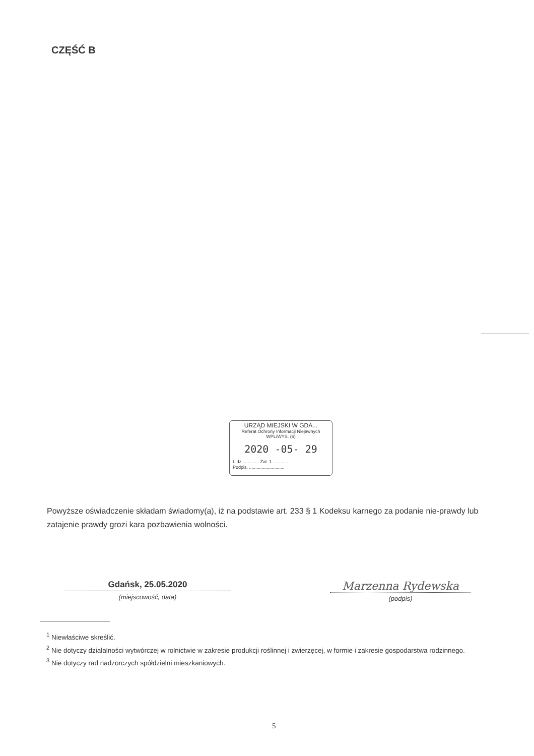CZĘŚĆ B
URZĄD MIEJSKI W GDA...
Referat Ochrony Informacji Niejawnych
WPL/WYS. (6)
2020 -05- 29
L.dz. ............ Zał. 1 ............
Podpis. ............................
Powyższe oświadczenie składam świadomy(a), iż na podstawie art. 233 § 1 Kodeksu karnego za podanie nie-prawdy lub zatajenie prawdy grozi kara pozbawienia wolności.
Gdańsk, 25.05.2020
(miejscowość, data)
Marzenna Rydewska
(podpis)
<sup>1</sup> Niewłaściwe skreślić.
<sup>2</sup> Nie dotyczy działalności wytwórczej w rolnictwie w zakresie produkcji roślinnej i zwierzęcej, w formie i zakresie gospodarstwa rodzinnego.
<sup>3</sup> Nie dotyczy rad nadzorczych spółdzielni mieszkaniowych.
5